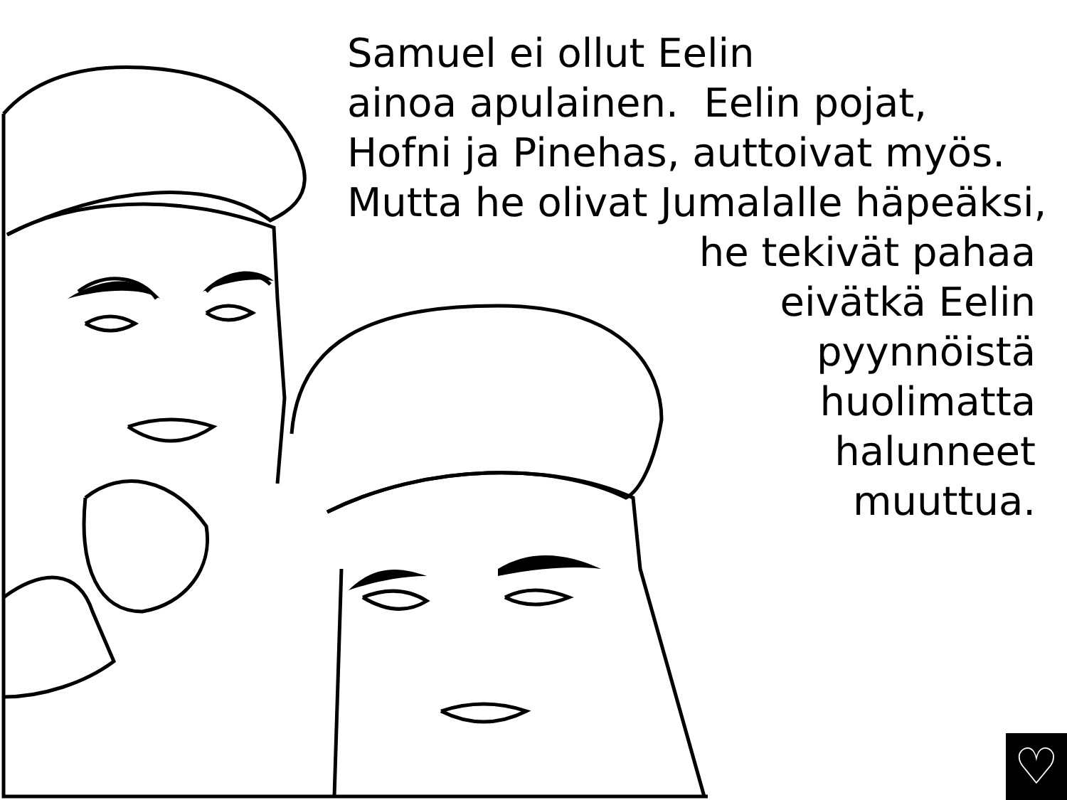Samuel ei ollut Eelin
ainoa apulainen. Eelin pojat,
Hofni ja Pinehas, auttoivat myös.
Mutta he olivat Jumalalle häpeäksi,
he tekivät pahaa
eivätkä Eelin
pyynnöistä
huolimatta
halunneet
muuttua.
♡